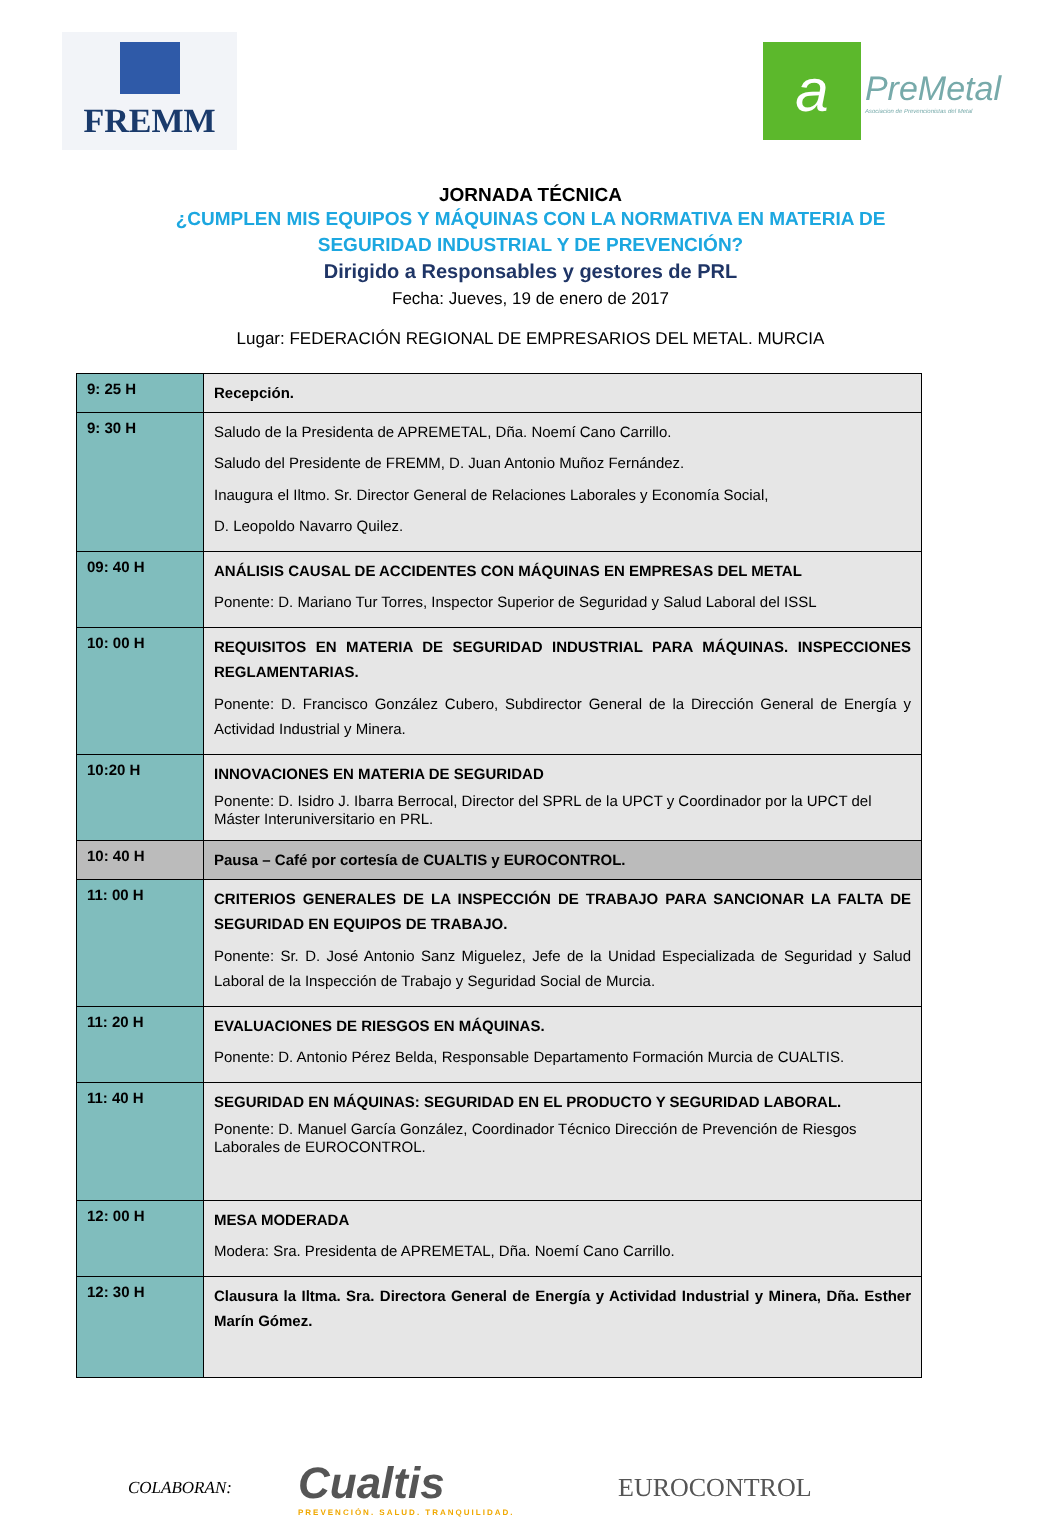FREMM
a
PreMetal
Asociacion de Prevencionistas del Metal
JORNADA TÉCNICA
¿CUMPLEN MIS EQUIPOS Y MÁQUINAS CON LA NORMATIVA EN MATERIA DE
SEGURIDAD INDUSTRIAL Y DE PREVENCIÓN?
Dirigido a Responsables y gestores de PRL
Fecha: Jueves, 19 de enero de 2017
Lugar: FEDERACIÓN REGIONAL DE EMPRESARIOS DEL METAL. MURCIA
| 9: 25 H | Recepción. |
| 9: 30 H | Saludo de la Presidenta de APREMETAL, Dña. Noemí Cano Carrillo. Saludo del Presidente de FREMM, D. Juan Antonio Muñoz Fernández. Inaugura el Iltmo. Sr. Director General de Relaciones Laborales y Economía Social, D. Leopoldo Navarro Quilez. |
| 09: 40 H | ANÁLISIS CAUSAL DE ACCIDENTES CON MÁQUINAS EN EMPRESAS DEL METAL Ponente: D. Mariano Tur Torres, Inspector Superior de Seguridad y Salud Laboral del ISSL |
| 10: 00 H | REQUISITOS EN MATERIA DE SEGURIDAD INDUSTRIAL PARA MÁQUINAS. INSPECCIONES REGLAMENTARIAS. Ponente: D. Francisco González Cubero, Subdirector General de la Dirección General de Energía y Actividad Industrial y Minera. |
| 10:20 H | INNOVACIONES EN MATERIA DE SEGURIDAD Ponente: D. Isidro J. Ibarra Berrocal, Director del SPRL de la UPCT y Coordinador por la UPCT del Máster Interuniversitario en PRL. |
| 10: 40 H | Pausa – Café por cortesía de CUALTIS y EUROCONTROL. |
| 11: 00 H | CRITERIOS GENERALES DE LA INSPECCIÓN DE TRABAJO PARA SANCIONAR LA FALTA DE SEGURIDAD EN EQUIPOS DE TRABAJO. Ponente: Sr. D. José Antonio Sanz Miguelez, Jefe de la Unidad Especializada de Seguridad y Salud Laboral de la Inspección de Trabajo y Seguridad Social de Murcia. |
| 11: 20 H | EVALUACIONES DE RIESGOS EN MÁQUINAS. Ponente: D. Antonio Pérez Belda, Responsable Departamento Formación Murcia de CUALTIS. |
| 11: 40 H | SEGURIDAD EN MÁQUINAS: SEGURIDAD EN EL PRODUCTO Y SEGURIDAD LABORAL. Ponente: D. Manuel García González, Coordinador Técnico Dirección de Prevención de Riesgos Laborales de EUROCONTROL. |
| 12: 00 H | MESA MODERADA Modera: Sra. Presidenta de APREMETAL, Dña. Noemí Cano Carrillo. |
| 12: 30 H | Clausura la Iltma. Sra. Directora General de Energía y Actividad Industrial y Minera, Dña. Esther Marín Gómez. |
COLABORAN:
Cualtis
PREVENCIÓN. SALUD. TRANQUILIDAD.
EUROCONTROL